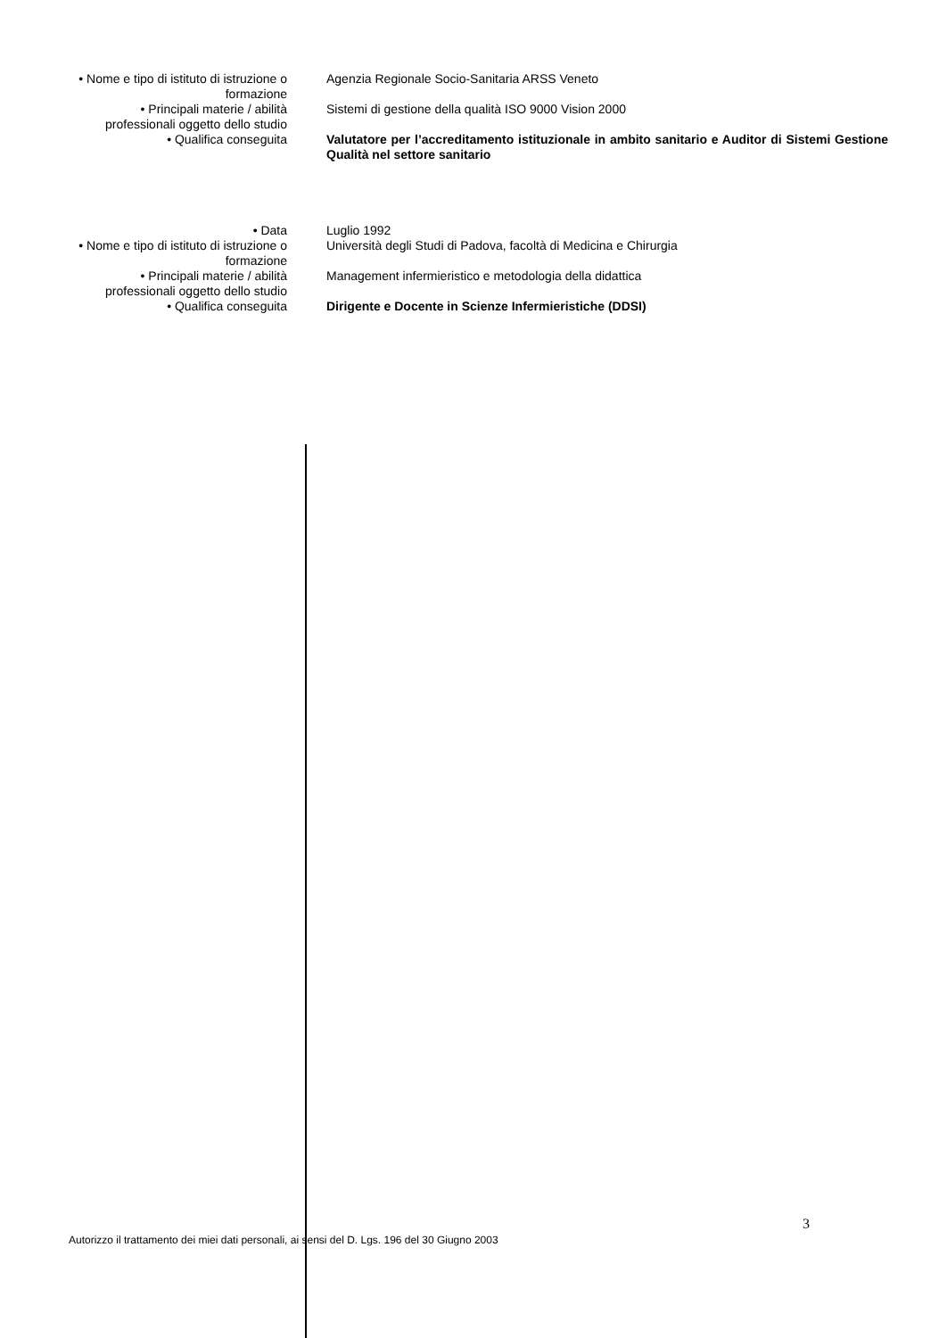• Nome e tipo di istituto di istruzione o
formazione
Agenzia Regionale Socio-Sanitaria ARSS Veneto
• Principali materie / abilità
professionali oggetto dello studio
Sistemi di gestione della qualità ISO 9000 Vision 2000
• Qualifica conseguita Valutatore per l’accreditamento istituzionale in ambito sanitario e Auditor di Sistemi Gestione Qualità nel settore sanitario
• Data Luglio 1992
• Nome e tipo di istituto di istruzione o
formazione
Università degli Studi di Padova, facoltà di Medicina e Chirurgia
• Principali materie / abilità
professionali oggetto dello studio
Management infermieristico e metodologia della didattica
• Qualifica conseguita Dirigente e Docente in Scienze Infermieristiche (DDSI)
3
Autorizzo il trattamento dei miei dati personali, ai sensi del D. Lgs. 196 del 30 Giugno 2003